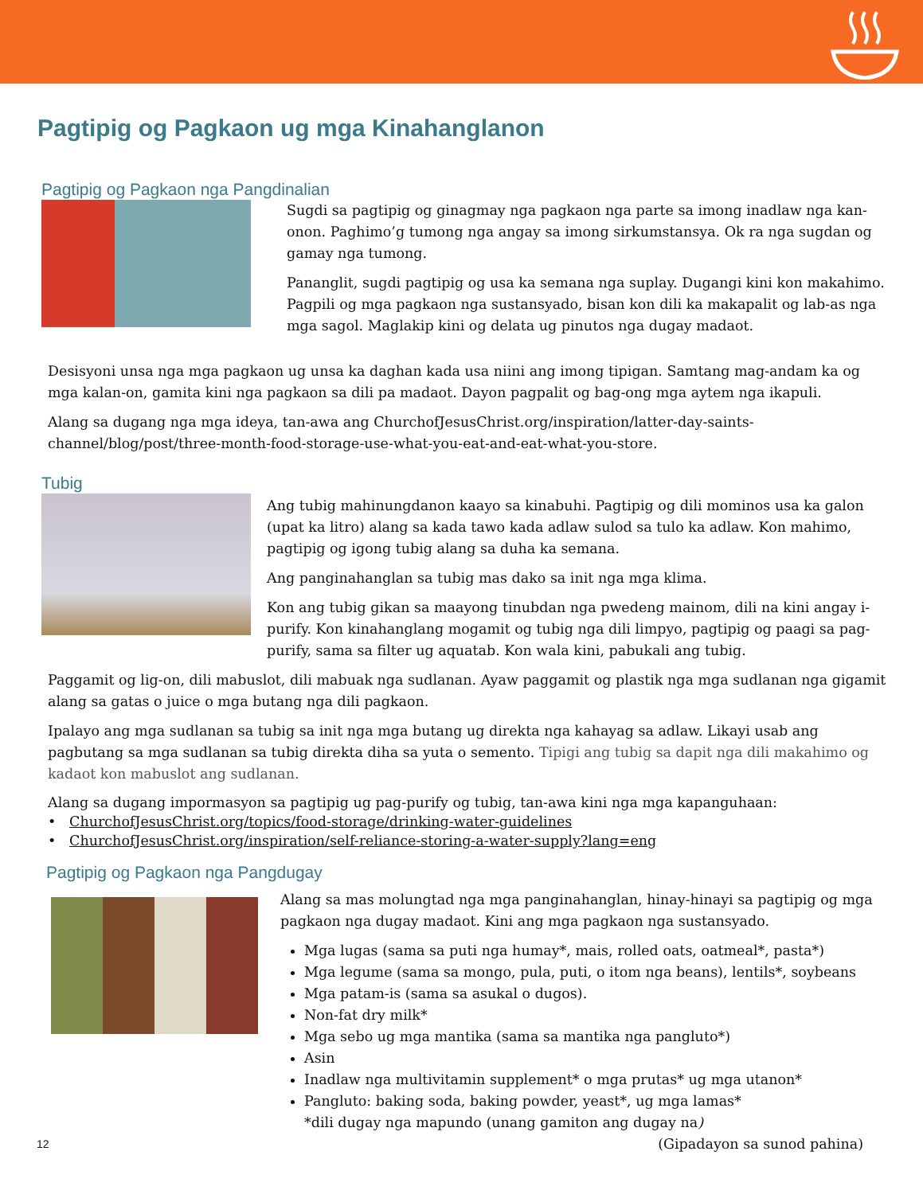Pagtipig og Pagkaon ug mga Kinahanglanon
Pagtipig og Pagkaon nga Pangdinalian
Sugdi sa pagtipig og ginagmay nga pagkaon nga parte sa imong inadlaw nga kan-onon. Paghimo’g tumong nga angay sa imong sirkumstansya. Ok ra nga sugdan og gamay nga tumong.
Pananglit, sugdi pagtipig og usa ka semana nga suplay. Dugangi kini kon makahimo. Pagpili og mga pagkaon nga sustansyado, bisan kon dili ka makapalit og lab-as nga mga sagol. Maglakip kini og delata ug pinutos nga dugay madaot.
Desisyoni unsa nga mga pagkaon ug unsa ka daghan kada usa niini ang imong tipigan. Samtang mag-andam ka og mga kalan-on, gamita kini nga pagkaon sa dili pa madaot. Dayon pagpalit og bag-ong mga aytem nga ikapuli.
Alang sa dugang nga mga ideya, tan-awa ang ChurchofJesusChrist.org/inspiration/latter-day-saints-channel/blog/post/three-month-food-storage-use-what-you-eat-and-eat-what-you-store.
Tubig
Ang tubig mahinungdanon kaayo sa kinabuhi. Pagtipig og dili mominos usa ka galon (upat ka litro) alang sa kada tawo kada adlaw sulod sa tulo ka adlaw. Kon mahimo, pagtipig og igong tubig alang sa duha ka semana.
Ang panginahanglan sa tubig mas dako sa init nga mga klima.
Kon ang tubig gikan sa maayong tinubdan nga pwedeng mainom, dili na kini angay i-purify. Kon kinahanglang mogamit og tubig nga dili limpyo, pagtipig og paagi sa pag-purify, sama sa filter ug aquatab. Kon wala kini, pabukali ang tubig.
Paggamit og lig-on, dili mabuslot, dili mabuak nga sudlanan. Ayaw paggamit og plastik nga mga sudlanan nga gigamit alang sa gatas o juice o mga butang nga dili pagkaon.
Ipalayo ang mga sudlanan sa tubig sa init nga mga butang ug direkta nga kahayag sa adlaw. Likayi usab ang pagbutang sa mga sudlanan sa tubig direkta diha sa yuta o semento. Tipigi ang tubig sa dapit nga dili makahimo og kadaot kon mabuslot ang sudlanan.
Alang sa dugang impormasyon sa pagtipig ug pag-purify og tubig, tan-awa kini nga mga kapanguhaan:
• ChurchofJesusChrist.org/topics/food-storage/drinking-water-guidelines
• ChurchofJesusChrist.org/inspiration/self-reliance-storing-a-water-supply?lang=eng
Pagtipig og Pagkaon nga Pangdugay
Alang sa mas molungtad nga mga panginahanglan, hinay-hinayi sa pagtipig og mga pagkaon nga dugay madaot. Kini ang mga pagkaon nga sustansyado.
Mga lugas (sama sa puti nga humay*, mais, rolled oats, oatmeal*, pasta*)
Mga legume (sama sa mongo, pula, puti, o itom nga beans), lentils*, soybeans
Mga patam-is (sama sa asukal o dugos).
Non-fat dry milk*
Mga sebo ug mga mantika (sama sa mantika nga pangluto*)
Asin
Inadlaw nga multivitamin supplement* o mga prutas* ug mga utanon*
Pangluto: baking soda, baking powder, yeast*, ug mga lamas*
*dili dugay nga mapundo (unang gamiton ang dugay na)
12 (Gipadayon sa sunod pahina)